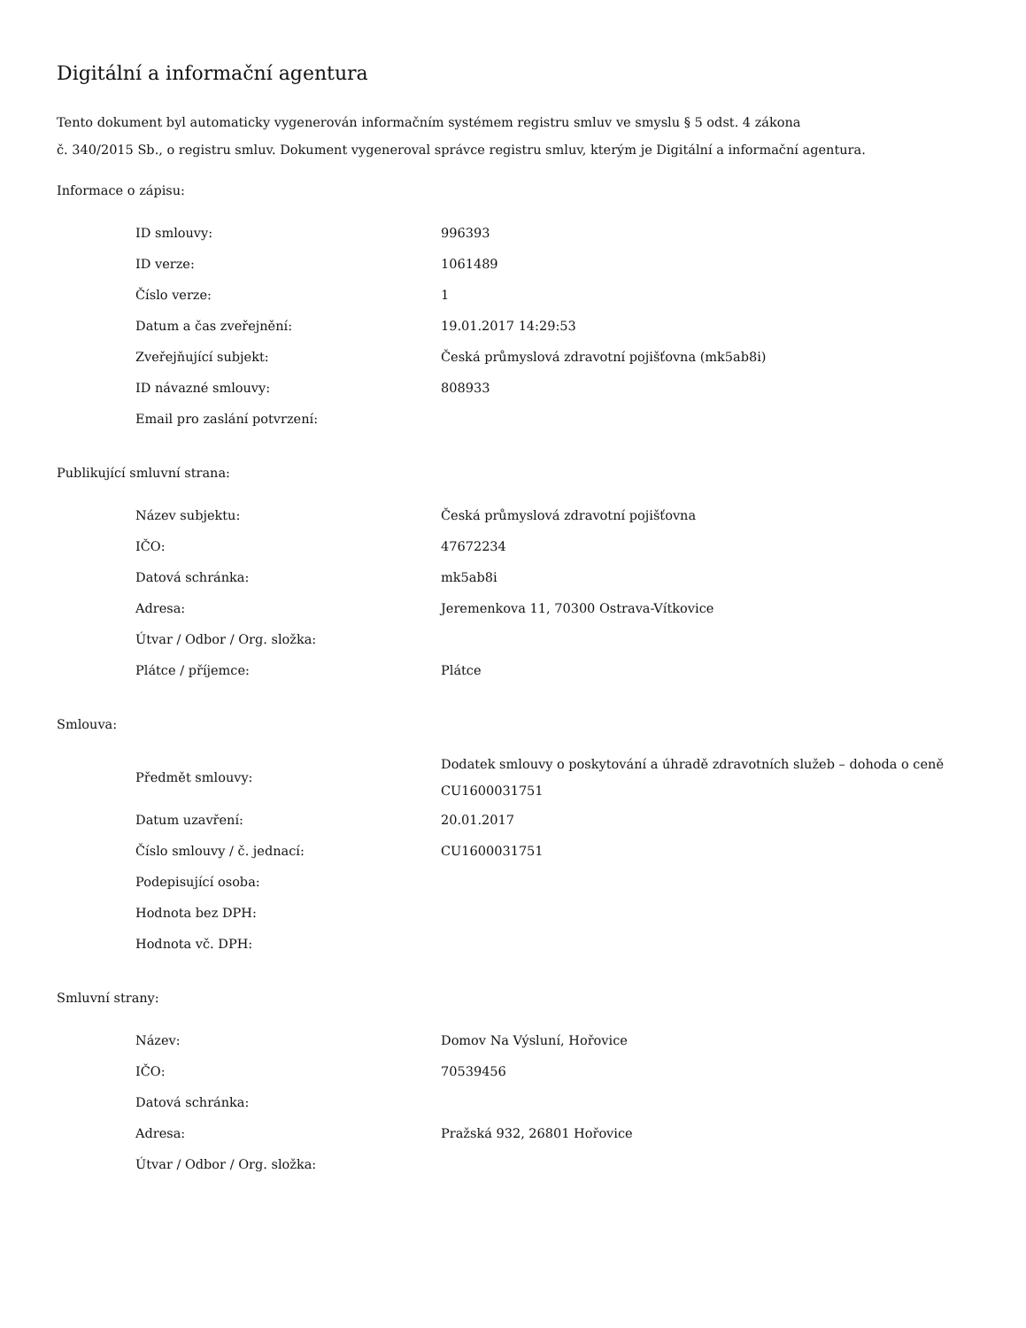Digitální a informační agentura
Tento dokument byl automaticky vygenerován informačním systémem registru smluv ve smyslu § 5 odst. 4 zákona
č. 340/2015 Sb., o registru smluv. Dokument vygeneroval správce registru smluv, kterým je Digitální a informační agentura.
Informace o zápisu:
| ID smlouvy: | 996393 |
| ID verze: | 1061489 |
| Číslo verze: | 1 |
| Datum a čas zveřejnění: | 19.01.2017 14:29:53 |
| Zveřejňující subjekt: | Česká průmyslová zdravotní pojišťovna (mk5ab8i) |
| ID návazné smlouvy: | 808933 |
| Email pro zaslání potvrzení: | |
Publikující smluvní strana:
| Název subjektu: | Česká průmyslová zdravotní pojišťovna |
| IČO: | 47672234 |
| Datová schránka: | mk5ab8i |
| Adresa: | Jeremenkova 11, 70300 Ostrava-Vítkovice |
| Útvar / Odbor / Org. složka: | |
| Plátce / příjemce: | Plátce |
Smlouva:
| Předmět smlouvy: | Dodatek smlouvy o poskytování a úhradě zdravotních služeb – dohoda o ceně CU1600031751 |
| Datum uzavření: | 20.01.2017 |
| Číslo smlouvy / č. jednací: | CU1600031751 |
| Podepisující osoba: | |
| Hodnota bez DPH: | |
| Hodnota vč. DPH: | |
Smluvní strany:
| Název: | Domov Na Výsluní, Hořovice |
| IČO: | 70539456 |
| Datová schránka: | |
| Adresa: | Pražská 932, 26801 Hořovice |
| Útvar / Odbor / Org. složka: | |